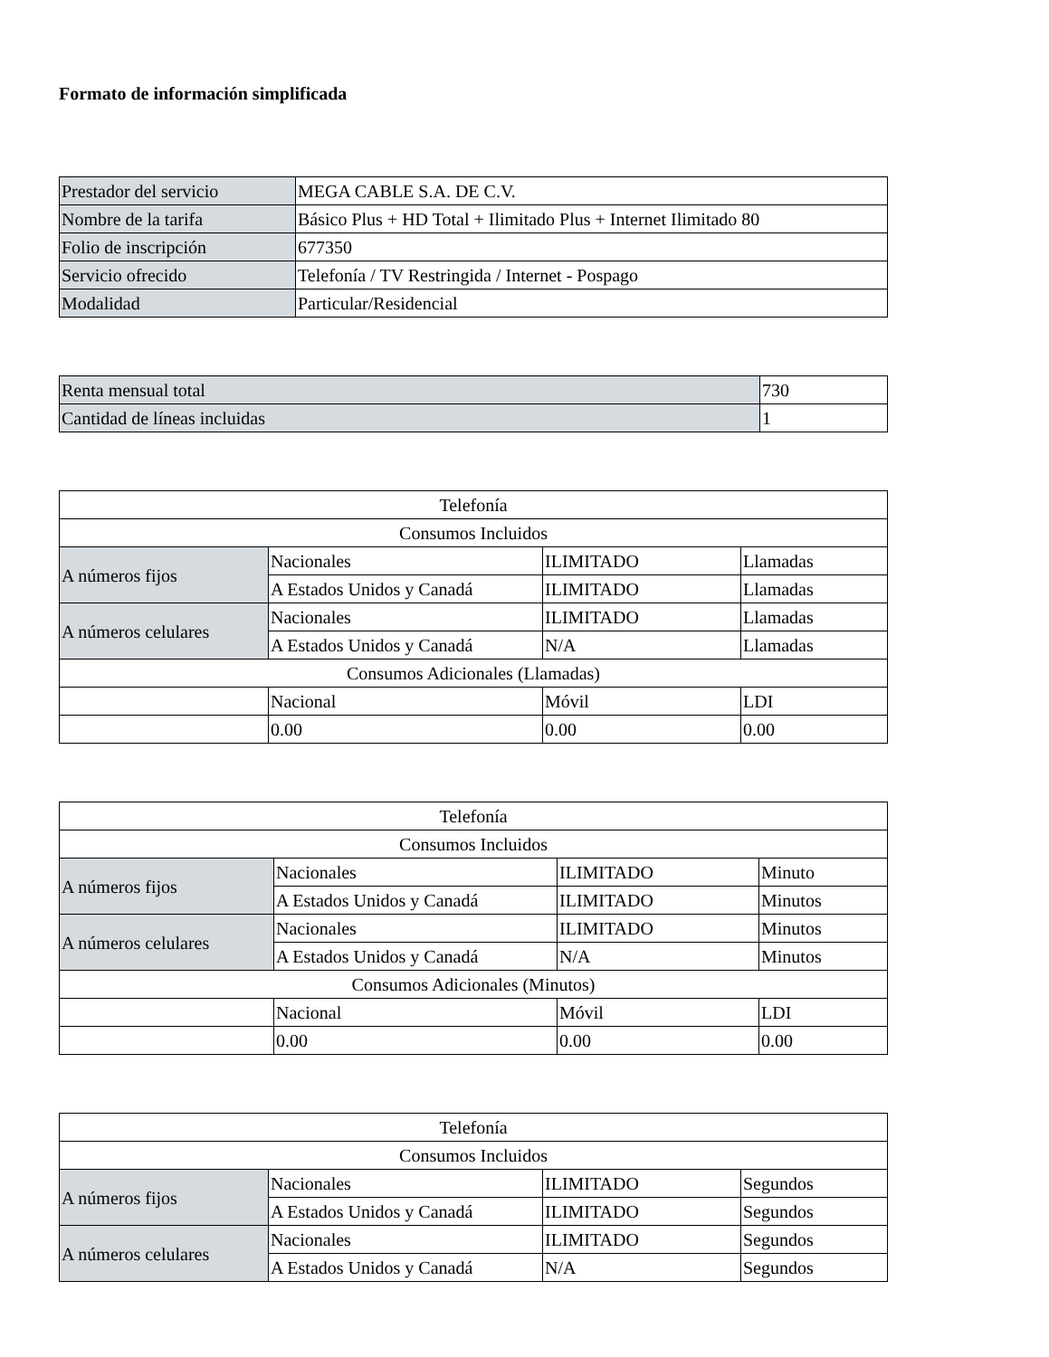Formato de información simplificada
| Prestador del servicio | MEGA CABLE S.A. DE C.V. |
| Nombre de la tarifa | Básico Plus + HD Total + Ilimitado Plus + Internet Ilimitado 80 |
| Folio de inscripción | 677350 |
| Servicio ofrecido | Telefonía / TV Restringida / Internet - Pospago |
| Modalidad | Particular/Residencial |
| Renta mensual total | 730 |
| Cantidad de líneas incluidas | 1 |
| Telefonía | | | |
| Consumos Incluidos | | | |
| A números fijos | Nacionales | ILIMITADO | Llamadas |
| | A Estados Unidos y Canadá | ILIMITADO | Llamadas |
| A números celulares | Nacionales | ILIMITADO | Llamadas |
| | A Estados Unidos y Canadá | N/A | Llamadas |
| Consumos Adicionales (Llamadas) | | | |
| | Nacional | Móvil | LDI |
| | 0.00 | 0.00 | 0.00 |
| Telefonía | | | |
| Consumos Incluidos | | | |
| A números fijos | Nacionales | ILIMITADO | Minuto |
| | A Estados Unidos y Canadá | ILIMITADO | Minutos |
| A números celulares | Nacionales | ILIMITADO | Minutos |
| | A Estados Unidos y Canadá | N/A | Minutos |
| Consumos Adicionales (Minutos) | | | |
| | Nacional | Móvil | LDI |
| | 0.00 | 0.00 | 0.00 |
| Telefonía | | | |
| Consumos Incluidos | | | |
| A números fijos | Nacionales | ILIMITADO | Segundos |
| | A Estados Unidos y Canadá | ILIMITADO | Segundos |
| A números celulares | Nacionales | ILIMITADO | Segundos |
| | A Estados Unidos y Canadá | N/A | Segundos |